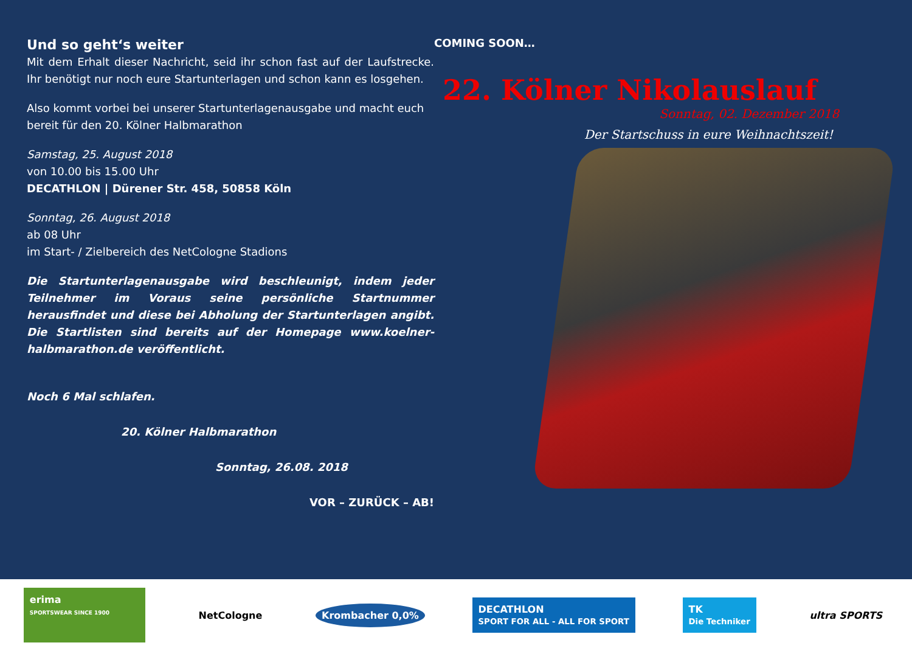Und so geht‘s weiter
Mit dem Erhalt dieser Nachricht, seid ihr schon fast auf der Laufstrecke. Ihr benötigt nur noch eure Startunterlagen und schon kann es losgehen.
Also kommt vorbei bei unserer Startunterlagenausgabe und macht euch bereit für den 20. Kölner Halbmarathon
Samstag, 25. August 2018
von 10.00 bis 15.00 Uhr
DECATHLON | Dürener Str. 458, 50858 Köln
Sonntag, 26. August 2018
ab 08 Uhr
im Start- / Zielbereich des NetCologne Stadions
Die Startunterlagenausgabe wird beschleunigt, indem jeder Teilnehmer im Voraus seine persönliche Startnummer herausfindet und diese bei Abholung der Startunterlagen angibt. Die Startlisten sind bereits auf der Homepage www.koelner-halbmarathon.de veröffentlicht.
Noch 6 Mal schlafen.
20. Kölner Halbmarathon
Sonntag, 26.08. 2018
VOR – ZURÜCK – AB!
COMING SOON…
22. Kölner Nikolauslauf
Sonntag, 02. Dezember 2018
Der Startschuss in eure Weihnachtszeit!
erima
SPORTSWEAR SINCE 1900
NetCologne Krombacher 0,0%
DECATHLON
SPORT FOR ALL - ALL FOR SPORT
TK
Die Techniker
ultra SPORTS